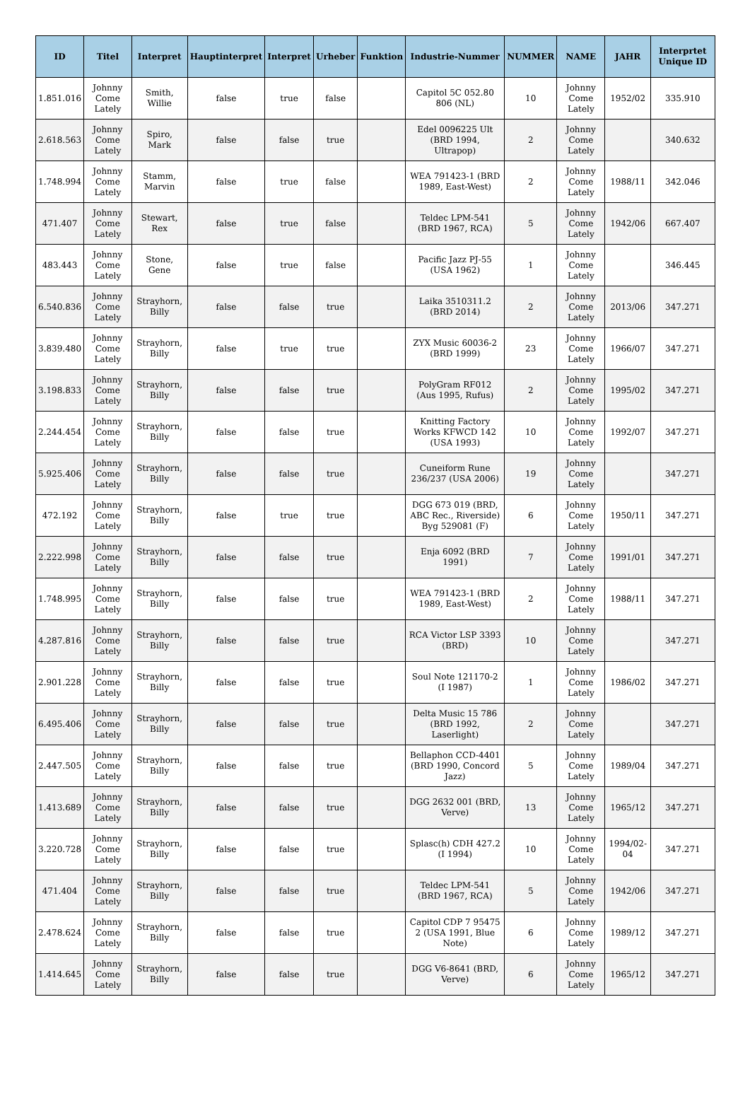| ID | Titel | Interpret | Hauptinterpret | Interpret | Urheber | Funktion | Industrie-Nummer | NUMMER | NAME | JAHR | Interprtet Unique ID |
| --- | --- | --- | --- | --- | --- | --- | --- | --- | --- | --- | --- |
| 1.851.016 | Johnny Come Lately | Smith, Willie | false | true | false | | Capitol 5C 052.80 806 (NL) | 10 | Johnny Come Lately | 1952/02 | 335.910 |
| 2.618.563 | Johnny Come Lately | Spiro, Mark | false | false | true | | Edel 0096225 Ult (BRD 1994, Ultrapop) | 2 | Johnny Come Lately | | 340.632 |
| 1.748.994 | Johnny Come Lately | Stamm, Marvin | false | true | false | | WEA 791423-1 (BRD 1989, East-West) | 2 | Johnny Come Lately | 1988/11 | 342.046 |
| 471.407 | Johnny Come Lately | Stewart, Rex | false | true | false | | Teldec LPM-541 (BRD 1967, RCA) | 5 | Johnny Come Lately | 1942/06 | 667.407 |
| 483.443 | Johnny Come Lately | Stone, Gene | false | true | false | | Pacific Jazz PJ-55 (USA 1962) | 1 | Johnny Come Lately | | 346.445 |
| 6.540.836 | Johnny Come Lately | Strayhorn, Billy | false | false | true | | Laika 3510311.2 (BRD 2014) | 2 | Johnny Come Lately | 2013/06 | 347.271 |
| 3.839.480 | Johnny Come Lately | Strayhorn, Billy | false | true | true | | ZYX Music 60036-2 (BRD 1999) | 23 | Johnny Come Lately | 1966/07 | 347.271 |
| 3.198.833 | Johnny Come Lately | Strayhorn, Billy | false | false | true | | PolyGram RF012 (Aus 1995, Rufus) | 2 | Johnny Come Lately | 1995/02 | 347.271 |
| 2.244.454 | Johnny Come Lately | Strayhorn, Billy | false | false | true | | Knitting Factory Works KFWCD 142 (USA 1993) | 10 | Johnny Come Lately | 1992/07 | 347.271 |
| 5.925.406 | Johnny Come Lately | Strayhorn, Billy | false | false | true | | Cuneiform Rune 236/237 (USA 2006) | 19 | Johnny Come Lately | | 347.271 |
| 472.192 | Johnny Come Lately | Strayhorn, Billy | false | true | true | | DGG 673 019 (BRD, ABC Rec., Riverside) Byg 529081 (F) | 6 | Johnny Come Lately | 1950/11 | 347.271 |
| 2.222.998 | Johnny Come Lately | Strayhorn, Billy | false | false | true | | Enja 6092 (BRD 1991) | 7 | Johnny Come Lately | 1991/01 | 347.271 |
| 1.748.995 | Johnny Come Lately | Strayhorn, Billy | false | false | true | | WEA 791423-1 (BRD 1989, East-West) | 2 | Johnny Come Lately | 1988/11 | 347.271 |
| 4.287.816 | Johnny Come Lately | Strayhorn, Billy | false | false | true | | RCA Victor LSP 3393 (BRD) | 10 | Johnny Come Lately | | 347.271 |
| 2.901.228 | Johnny Come Lately | Strayhorn, Billy | false | false | true | | Soul Note 121170-2 (I 1987) | 1 | Johnny Come Lately | 1986/02 | 347.271 |
| 6.495.406 | Johnny Come Lately | Strayhorn, Billy | false | false | true | | Delta Music 15 786 (BRD 1992, Laserlight) | 2 | Johnny Come Lately | | 347.271 |
| 2.447.505 | Johnny Come Lately | Strayhorn, Billy | false | false | true | | Bellaphon CCD-4401 (BRD 1990, Concord Jazz) | 5 | Johnny Come Lately | 1989/04 | 347.271 |
| 1.413.689 | Johnny Come Lately | Strayhorn, Billy | false | false | true | | DGG 2632 001 (BRD, Verve) | 13 | Johnny Come Lately | 1965/12 | 347.271 |
| 3.220.728 | Johnny Come Lately | Strayhorn, Billy | false | false | true | | Splasc(h) CDH 427.2 (I 1994) | 10 | Johnny Come Lately | 1994/02-04 | 347.271 |
| 471.404 | Johnny Come Lately | Strayhorn, Billy | false | false | true | | Teldec LPM-541 (BRD 1967, RCA) | 5 | Johnny Come Lately | 1942/06 | 347.271 |
| 2.478.624 | Johnny Come Lately | Strayhorn, Billy | false | false | true | | Capitol CDP 7 95475 2 (USA 1991, Blue Note) | 6 | Johnny Come Lately | 1989/12 | 347.271 |
| 1.414.645 | Johnny Come Lately | Strayhorn, Billy | false | false | true | | DGG V6-8641 (BRD, Verve) | 6 | Johnny Come Lately | 1965/12 | 347.271 |